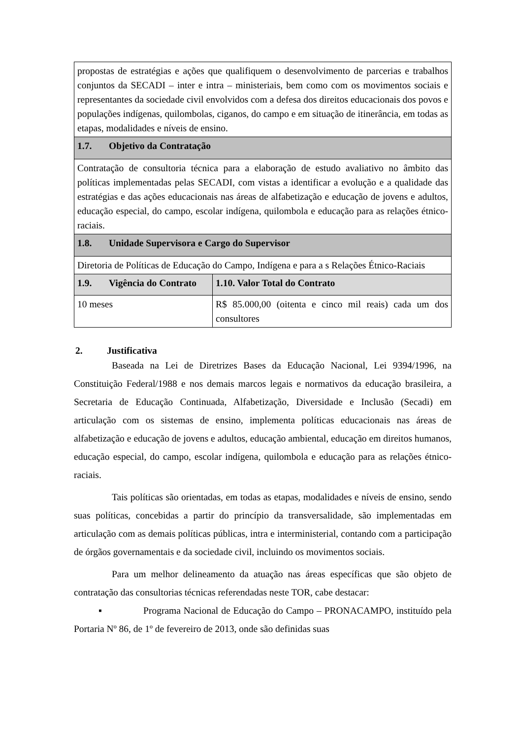| propostas de estratégias e ações que qualifiquem o desenvolvimento de parcerias e trabalhos conjuntos da SECADI – inter e intra – ministeriais, bem como com os movimentos sociais e representantes da sociedade civil envolvidos com a defesa dos direitos educacionais dos povos e populações indígenas, quilombolas, ciganos, do campo e em situação de itinerância, em todas as etapas, modalidades e níveis de ensino. | |
| 1.7. Objetivo da Contratação | |
| Contratação de consultoria técnica para a elaboração de estudo avaliativo no âmbito das políticas implementadas pelas SECADI, com vistas a identificar a evolução e a qualidade das estratégias e das ações educacionais nas áreas de alfabetização e educação de jovens e adultos, educação especial, do campo, escolar indígena, quilombola e educação para as relações étnico-raciais. | |
| 1.8. Unidade Supervisora e Cargo do Supervisor | |
| Diretoria de Políticas de Educação do Campo, Indígena e para a s Relações Étnico-Raciais | |
| 1.9. Vigência do Contrato | 1.10. Valor Total do Contrato |
| 10 meses | R$ 85.000,00 (oitenta e cinco mil reais) cada um dos consultores |
2. Justificativa
Baseada na Lei de Diretrizes Bases da Educação Nacional, Lei 9394/1996, na Constituição Federal/1988 e nos demais marcos legais e normativos da educação brasileira, a Secretaria de Educação Continuada, Alfabetização, Diversidade e Inclusão (Secadi) em articulação com os sistemas de ensino, implementa políticas educacionais nas áreas de alfabetização e educação de jovens e adultos, educação ambiental, educação em direitos humanos, educação especial, do campo, escolar indígena, quilombola e educação para as relações étnico-raciais.
Tais políticas são orientadas, em todas as etapas, modalidades e níveis de ensino, sendo suas políticas, concebidas a partir do princípio da transversalidade, são implementadas em articulação com as demais políticas públicas, intra e interministerial, contando com a participação de órgãos governamentais e da sociedade civil, incluindo os movimentos sociais.
Para um melhor delineamento da atuação nas áreas específicas que são objeto de contratação das consultorias técnicas referendadas neste TOR, cabe destacar:
▪ Programa Nacional de Educação do Campo – PRONACAMPO, instituído pela Portaria Nº 86, de 1º de fevereiro de 2013, onde são definidas suas